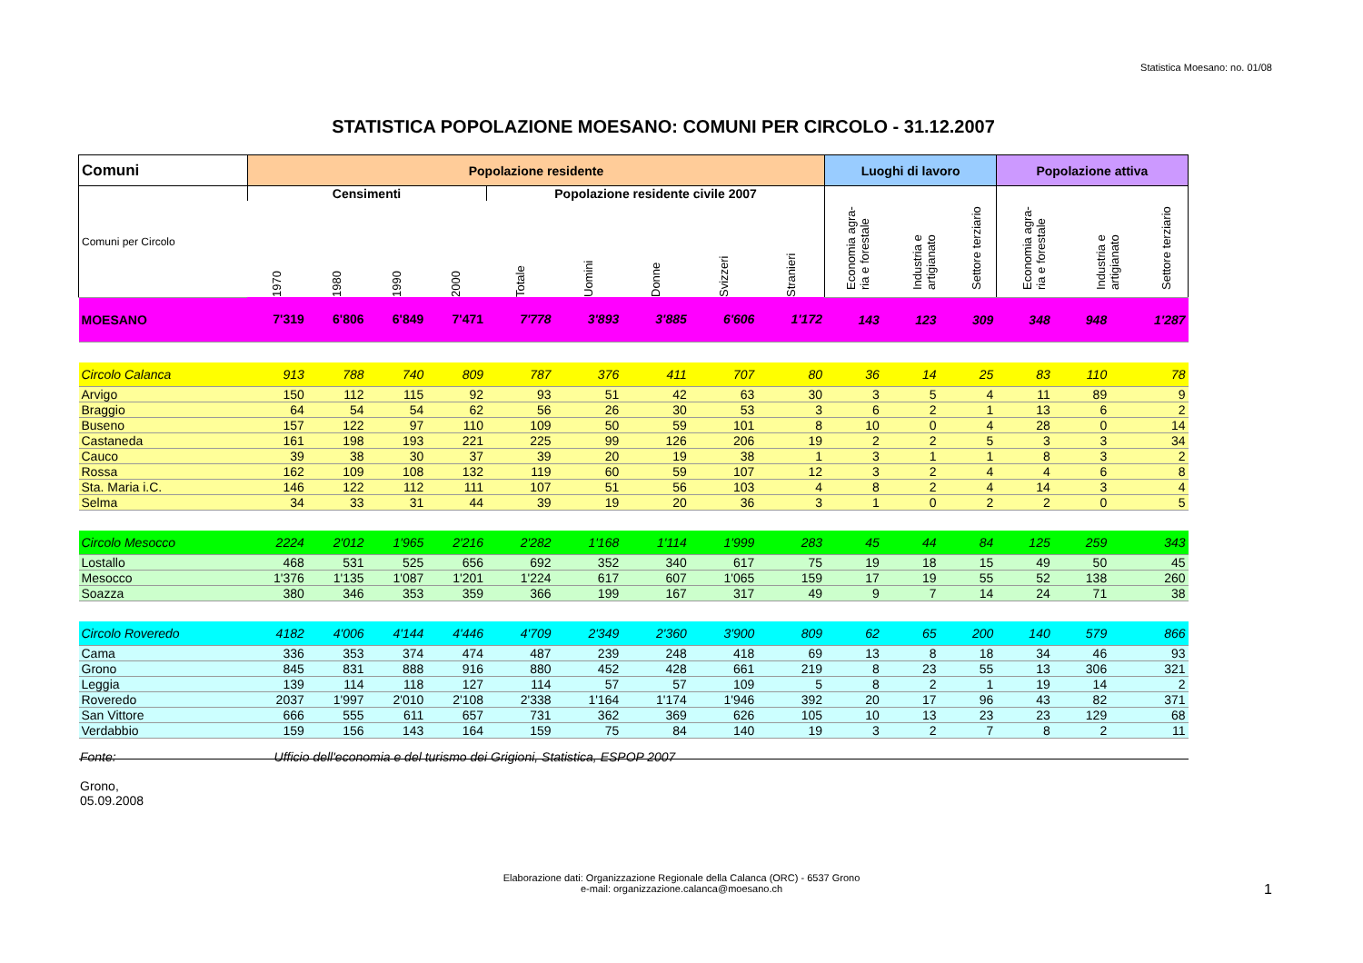Statistica Moesano: no. 01/08
STATISTICA POPOLAZIONE MOESANO: COMUNI PER CIRCOLO - 31.12.2007
| Comuni | Popolazione residente | | | | | | | | | Luoghi di lavoro | | | Popolazione attiva | | |
| --- | --- | --- | --- | --- | --- | --- | --- | --- | --- | --- | --- | --- | --- | --- | --- |
| Comuni per Circolo | Censimenti | | | | Popolazione residente civile 2007 | | | | | / Economia agra-ria e forestale / Industria e artigianato / Settore terziario / / --- / --- / --- / | | | / Economia agra-ria e forestale / Industria e artigianato / Settore terziario / / --- / --- / --- / | | |
| | 1970 | 1980 | 1990 | 2000 | Totale | Uomini | Donne | Svizzeri | Stranieri | | | | | | |
| MOESANO | 7'319 | 6'806 | 6'849 | 7'471 | 7'778 | 3'893 | 3'885 | 6'606 | 1'172 | 143 | 123 | 309 | 348 | 948 | 1'287 |
| Circolo Calanca | 913 | 788 | 740 | 809 | 787 | 376 | 411 | 707 | 80 | 36 | 14 | 25 | 83 | 110 | 78 |
| Arvigo | 150 | 112 | 115 | 92 | 93 | 51 | 42 | 63 | 30 | 3 | 5 | 4 | 11 | 89 | 9 |
| Braggio | 64 | 54 | 54 | 62 | 56 | 26 | 30 | 53 | 3 | 6 | 2 | 1 | 13 | 6 | 2 |
| Buseno | 157 | 122 | 97 | 110 | 109 | 50 | 59 | 101 | 8 | 10 | 0 | 4 | 28 | 0 | 14 |
| Castaneda | 161 | 198 | 193 | 221 | 225 | 99 | 126 | 206 | 19 | 2 | 2 | 5 | 3 | 3 | 34 |
| Cauco | 39 | 38 | 30 | 37 | 39 | 20 | 19 | 38 | 1 | 3 | 1 | 1 | 8 | 3 | 2 |
| Rossa | 162 | 109 | 108 | 132 | 119 | 60 | 59 | 107 | 12 | 3 | 2 | 4 | 4 | 6 | 8 |
| Sta. Maria i.C. | 146 | 122 | 112 | 111 | 107 | 51 | 56 | 103 | 4 | 8 | 2 | 4 | 14 | 3 | 4 |
| Selma | 34 | 33 | 31 | 44 | 39 | 19 | 20 | 36 | 3 | 1 | 0 | 2 | 2 | 0 | 5 |
| Circolo Mesocco | 2224 | 2'012 | 1'965 | 2'216 | 2'282 | 1'168 | 1'114 | 1'999 | 283 | 45 | 44 | 84 | 125 | 259 | 343 |
| Lostallo | 468 | 531 | 525 | 656 | 692 | 352 | 340 | 617 | 75 | 19 | 18 | 15 | 49 | 50 | 45 |
| Mesocco | 1'376 | 1'135 | 1'087 | 1'201 | 1'224 | 617 | 607 | 1'065 | 159 | 17 | 19 | 55 | 52 | 138 | 260 |
| Soazza | 380 | 346 | 353 | 359 | 366 | 199 | 167 | 317 | 49 | 9 | 7 | 14 | 24 | 71 | 38 |
| Circolo Roveredo | 4182 | 4'006 | 4'144 | 4'446 | 4'709 | 2'349 | 2'360 | 3'900 | 809 | 62 | 65 | 200 | 140 | 579 | 866 |
| Cama | 336 | 353 | 374 | 474 | 487 | 239 | 248 | 418 | 69 | 13 | 8 | 18 | 34 | 46 | 93 |
| Grono | 845 | 831 | 888 | 916 | 880 | 452 | 428 | 661 | 219 | 8 | 23 | 55 | 13 | 306 | 321 |
| Leggia | 139 | 114 | 118 | 127 | 114 | 57 | 57 | 109 | 5 | 8 | 2 | 1 | 19 | 14 | 2 |
| Roveredo | 2037 | 1'997 | 2'010 | 2'108 | 2'338 | 1'164 | 1'174 | 1'946 | 392 | 20 | 17 | 96 | 43 | 82 | 371 |
| San Vittore | 666 | 555 | 611 | 657 | 731 | 362 | 369 | 626 | 105 | 10 | 13 | 23 | 23 | 129 | 68 |
| Verdabbio | 159 | 156 | 143 | 164 | 159 | 75 | 84 | 140 | 19 | 3 | 2 | 7 | 8 | 2 | 11 |
Fonte: Ufficio dell'economia e del turismo dei Grigioni, Statistica, ESPOP 2007
Grono,
05.09.2008
Elaborazione dati: Organizzazione Regionale della Calanca (ORC) - 6537 Grono
e-mail: organizzazione.calanca@moesano.ch
1